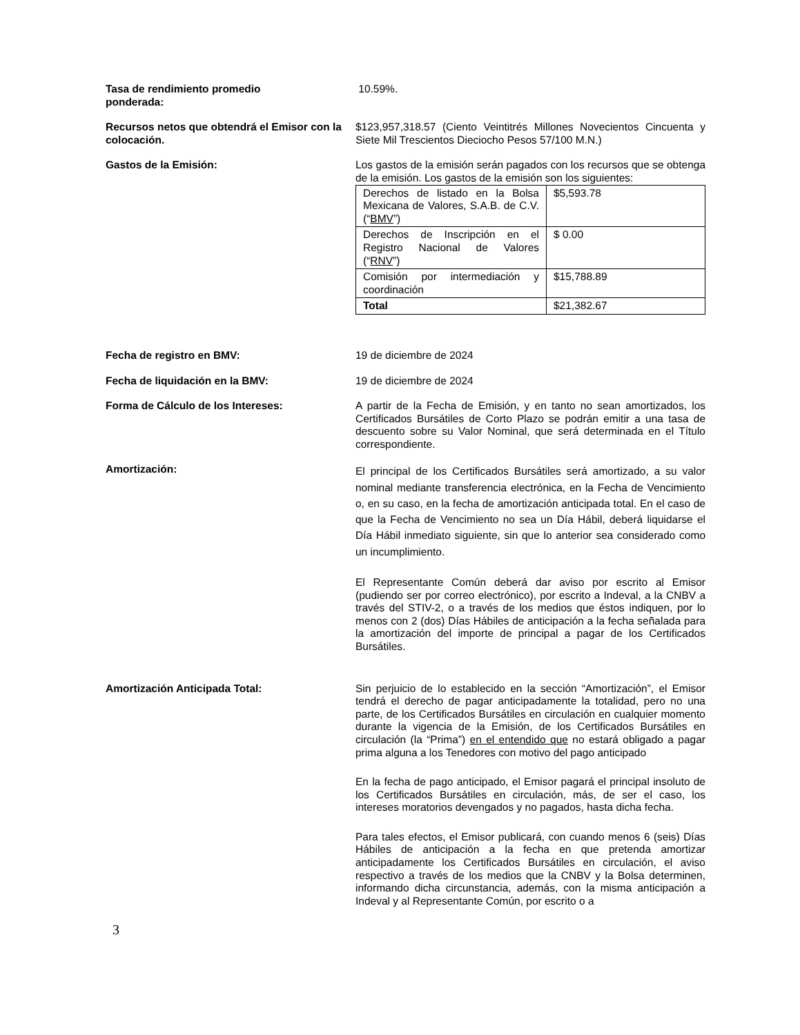Tasa de rendimiento promedio
ponderada:
10.59%.
Recursos netos que obtendrá el Emisor con la colocación.
$123,957,318.57 (Ciento Veintitrés Millones Novecientos Cincuenta y Siete Mil Trescientos Dieciocho Pesos 57/100 M.N.)
Gastos de la Emisión: Los gastos de la emisión serán pagados con los recursos que se obtenga de la emisión. Los gastos de la emisión son los siguientes:
| Derechos de listado en la Bolsa Mexicana de Valores, S.A.B. de C.V. (“ BMV ”) | $5,593.78 |
| Derechos de Inscripción en el Registro Nacional de Valores (“ RNV ”) | $ 0.00 |
| Comisión por intermediación y coordinación | $15,788.89 |
| Total | $21,382.67 |
Fecha de registro en BMV: 19 de diciembre de 2024
Fecha de liquidación en la BMV: 19 de diciembre de 2024
Forma de Cálculo de los Intereses: A partir de la Fecha de Emisión, y en tanto no sean amortizados, los Certificados Bursátiles de Corto Plazo se podrán emitir a una tasa de descuento sobre su Valor Nominal, que será determinada en el Título correspondiente.
Amortización:
El principal de los Certificados Bursátiles será amortizado, a su valor nominal mediante transferencia electrónica, en la Fecha de Vencimiento o, en su caso, en la fecha de amortización anticipada total. En el caso de que la Fecha de Vencimiento no sea un Día Hábil, deberá liquidarse el Día Hábil inmediato siguiente, sin que lo anterior sea considerado como un incumplimiento.
El Representante Común deberá dar aviso por escrito al Emisor (pudiendo ser por correo electrónico), por escrito a Indeval, a la CNBV a través del STIV-2, o a través de los medios que éstos indiquen, por lo menos con 2 (dos) Días Hábiles de anticipación a la fecha señalada para la amortización del importe de principal a pagar de los Certificados Bursátiles.
Amortización Anticipada Total: Sin perjuicio de lo establecido en la sección “Amortización”, el Emisor tendrá el derecho de pagar anticipadamente la totalidad, pero no una parte, de los Certificados Bursátiles en circulación en cualquier momento durante la vigencia de la Emisión, de los Certificados Bursátiles en circulación (la “Prima”) en el entendido que no estará obligado a pagar prima alguna a los Tenedores con motivo del pago anticipado
En la fecha de pago anticipado, el Emisor pagará el principal insoluto de los Certificados Bursátiles en circulación, más, de ser el caso, los intereses moratorios devengados y no pagados, hasta dicha fecha.
Para tales efectos, el Emisor publicará, con cuando menos 6 (seis) Días Hábiles de anticipación a la fecha en que pretenda amortizar anticipadamente los Certificados Bursátiles en circulación, el aviso respectivo a través de los medios que la CNBV y la Bolsa determinen, informando dicha circunstancia, además, con la misma anticipación a Indeval y al Representante Común, por escrito o a
3